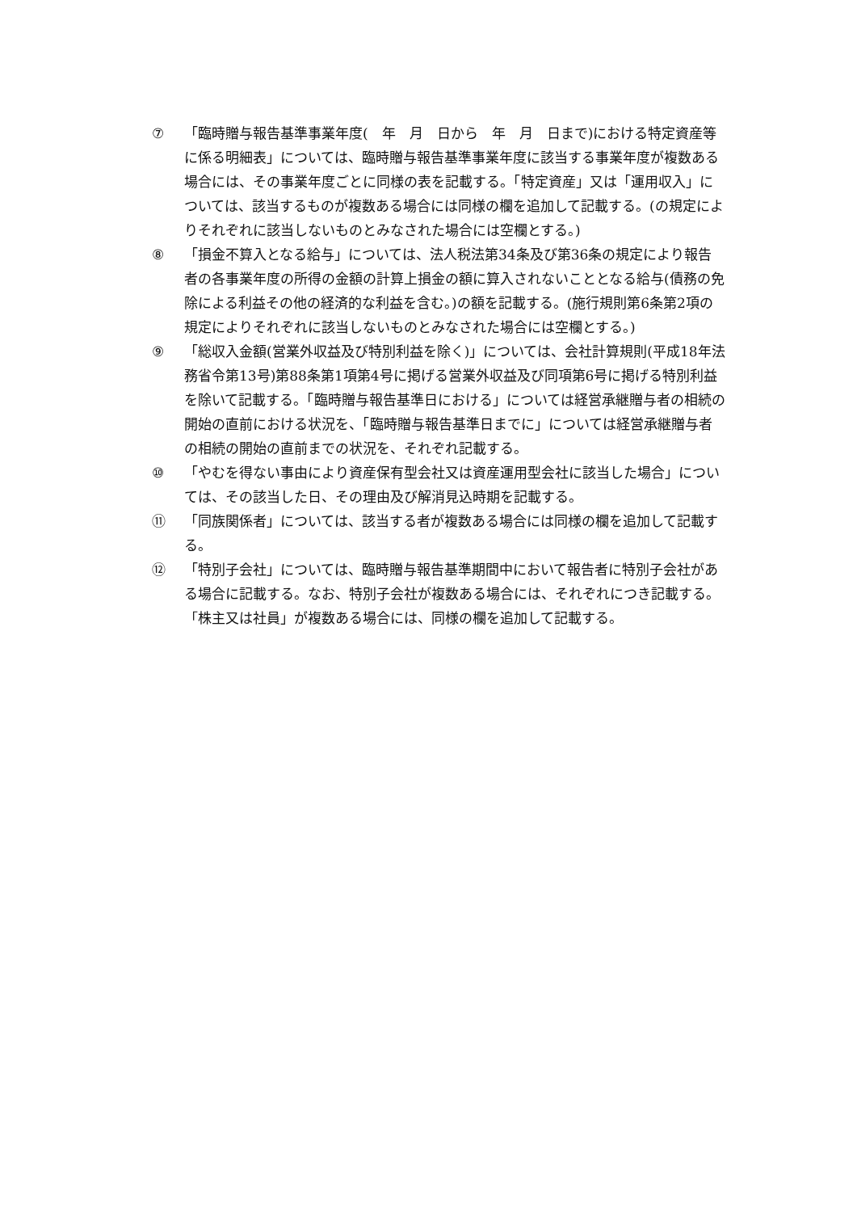⑦ 「臨時贈与報告基準事業年度(　年　月　日から　年　月　日まで)における特定資産等に係る明細表」については、臨時贈与報告基準事業年度に該当する事業年度が複数ある場合には、その事業年度ごとに同様の表を記載する。「特定資産」又は「運用収入」については、該当するものが複数ある場合には同様の欄を追加して記載する。(の規定によりそれぞれに該当しないものとみなされた場合には空欄とする。)
⑧ 「損金不算入となる給与」については、法人税法第34条及び第36条の規定により報告者の各事業年度の所得の金額の計算上損金の額に算入されないこととなる給与(債務の免除による利益その他の経済的な利益を含む。)の額を記載する。(施行規則第6条第2項の規定によりそれぞれに該当しないものとみなされた場合には空欄とする。)
⑨ 「総収入金額(営業外収益及び特別利益を除く)」については、会社計算規則(平成18年法務省令第13号)第88条第1項第4号に掲げる営業外収益及び同項第6号に掲げる特別利益を除いて記載する。「臨時贈与報告基準日における」については経営承継贈与者の相続の開始の直前における状況を、「臨時贈与報告基準日までに」については経営承継贈与者の相続の開始の直前までの状況を、それぞれ記載する。
⑩ 「やむを得ない事由により資産保有型会社又は資産運用型会社に該当した場合」については、その該当した日、その理由及び解消見込時期を記載する。
⑪ 「同族関係者」については、該当する者が複数ある場合には同様の欄を追加して記載する。
⑫ 「特別子会社」については、臨時贈与報告基準期間中において報告者に特別子会社がある場合に記載する。なお、特別子会社が複数ある場合には、それぞれにつき記載する。「株主又は社員」が複数ある場合には、同様の欄を追加して記載する。